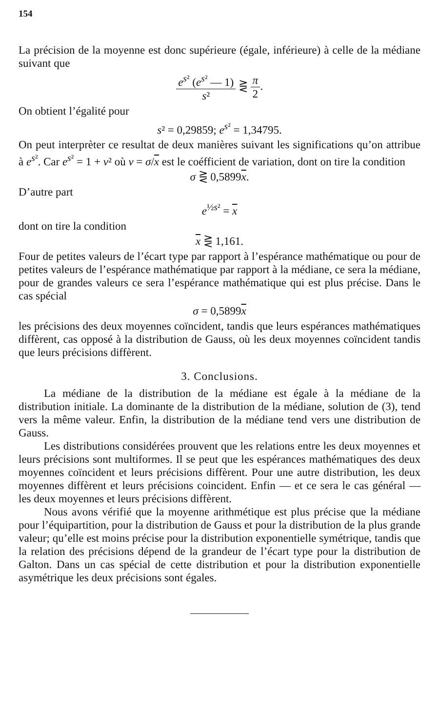154
La précision de la moyenne est donc supérieure (égale, inférieure) à celle de la médiane suivant que
e<sup>s²</sup> (e<sup>s²</sup> — 1) s² ⋛ π 2.
On obtient l’égalité pour
s² = 0,29859; e<sup>s²</sup> = 1,34795.
On peut interprèter ce resultat de deux manières suivant les significations qu’on attribue à e<sup>s²</sup>. Car e<sup>s²</sup> = 1 + v² où v = σ/x est le coéfficient de variation, dont on tire la condition
σ ⋛ 0,5899x.
D’autre part
e<sup>½s²</sup> = x
dont on tire la condition
x ⋛ 1,161.
Four de petites valeurs de l’écart type par rapport à l’espérance mathématique ou pour de petites valeurs de l’espérance mathématique par rapport à la médiane, ce sera la médiane, pour de grandes valeurs ce sera l’espérance mathématique qui est plus précise. Dans le cas spécial
σ = 0,5899x
les précisions des deux moyennes coïncident, tandis que leurs espérances mathématiques diffèrent, cas opposé à la distribution de Gauss, où les deux moyennes coïncident tandis que leurs précisions diffèrent.
3. Conclusions.
La médiane de la distribution de la médiane est égale à la médiane de la distribution initiale. La dominante de la distribution de la médiane, solution de (3), tend vers la même valeur. Enfin, la distribution de la médiane tend vers une distribution de Gauss.
Les distributions considérées prouvent que les relations entre les deux moyennes et leurs précisions sont multiformes. Il se peut que les espérances mathématiques des deux moyennes coïncident et leurs précisions diffèrent. Pour une autre distribution, les deux moyennes diffèrent et leurs précisions coincident. Enfin — et ce sera le cas général — les deux moyennes et leurs précisions diffèrent.
Nous avons vérifié que la moyenne arithmétique est plus précise que la médiane pour l’équipartition, pour la distribution de Gauss et pour la distribution de la plus grande valeur; qu’elle est moins précise pour la distribution exponentielle symétrique, tandis que la relation des précisions dépend de la grandeur de l’écart type pour la distribution de Galton. Dans un cas spécial de cette distribution et pour la distribution exponentielle asymétrique les deux précisions sont égales.